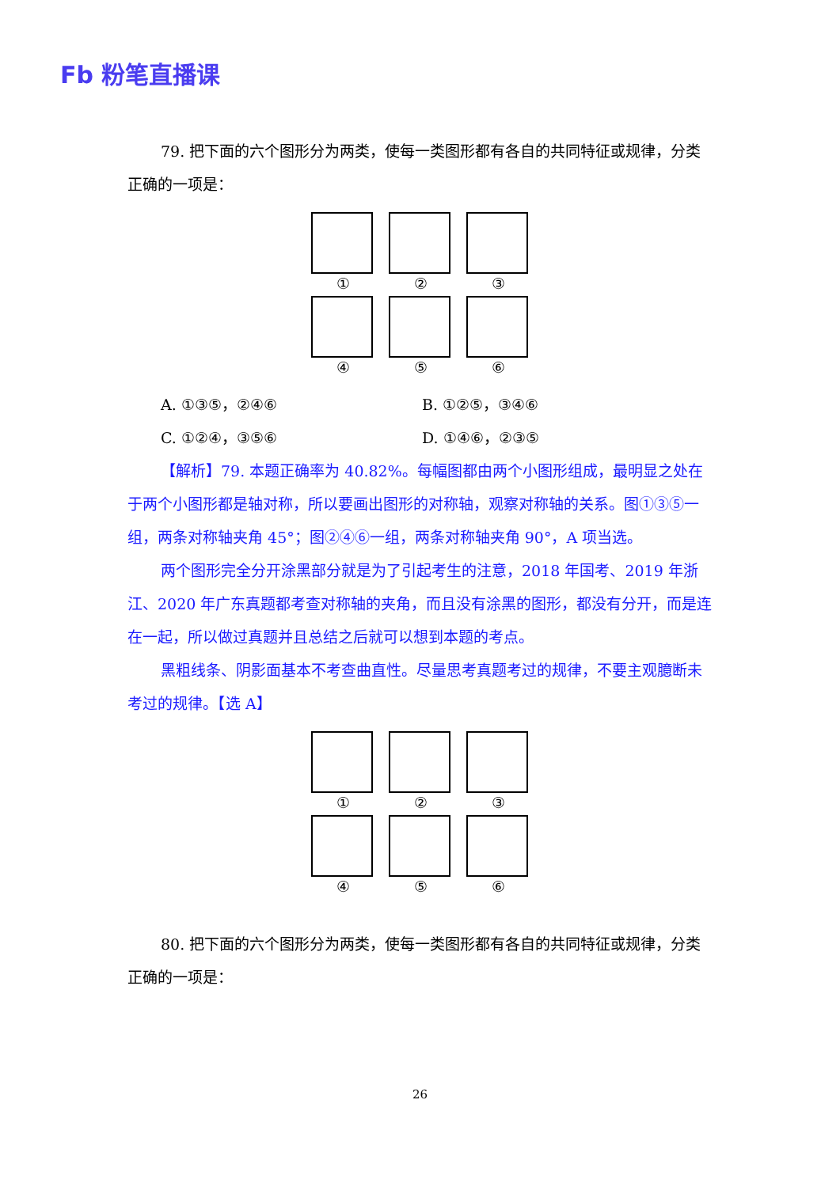Fb 粉笔直播课
79. 把下面的六个图形分为两类，使每一类图形都有各自的共同特征或规律，分类正确的一项是：
①
②
③
④
⑤
⑥
A. ①③⑤，②④⑥ B. ①②⑤，③④⑥ C. ①②④，③⑤⑥ D. ①④⑥，②③⑤
【解析】79. 本题正确率为 40.82%。每幅图都由两个小图形组成，最明显之处在于两个小图形都是轴对称，所以要画出图形的对称轴，观察对称轴的关系。图①③⑤一组，两条对称轴夹角 45°；图②④⑥一组，两条对称轴夹角 90°，A 项当选。
两个图形完全分开涂黑部分就是为了引起考生的注意，2018 年国考、2019 年浙江、2020 年广东真题都考查对称轴的夹角，而且没有涂黑的图形，都没有分开，而是连在一起，所以做过真题并且总结之后就可以想到本题的考点。
黑粗线条、阴影面基本不考查曲直性。尽量思考真题考过的规律，不要主观臆断未考过的规律。【选 A】
①
②
③
④
⑤
⑥
80. 把下面的六个图形分为两类，使每一类图形都有各自的共同特征或规律，分类正确的一项是：
26